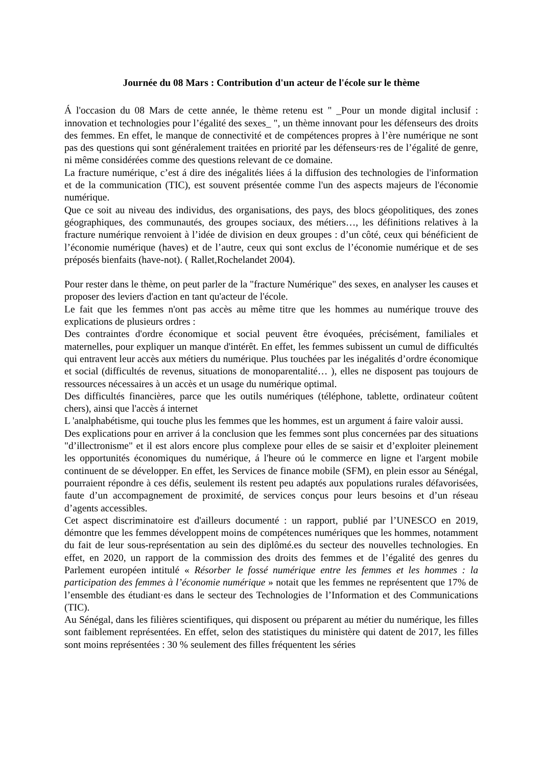Journée du 08 Mars : Contribution d'un acteur de l'école sur le thème
Á l'occasion du 08 Mars de cette année, le thème retenu est " _Pour un monde digital inclusif : innovation et technologies pour l’égalité des sexes_ ", un thème innovant pour les défenseurs des droits des femmes. En effet, le manque de connectivité et de compétences propres à l’ère numérique ne sont pas des questions qui sont généralement traitées en priorité par les défenseurs·res de l’égalité de genre, ni même considérées comme des questions relevant de ce domaine.
La fracture numérique, c’est á dire des inégalités liées á la diffusion des technologies de l'information et de la communication (TIC), est souvent présentée comme l'un des aspects majeurs de l'économie numérique.
Que ce soit au niveau des individus, des organisations, des pays, des blocs géopolitiques, des zones géographiques, des communautés, des groupes sociaux, des métiers…, les définitions relatives à la fracture numérique renvoient à l’idée de division en deux groupes : d’un côté, ceux qui bénéficient de l’économie numérique (haves) et de l’autre, ceux qui sont exclus de l’économie numérique et de ses préposés bienfaits (have-not). ( Rallet,Rochelandet 2004).
Pour rester dans le thème, on peut parler de la "fracture Numérique" des sexes, en analyser les causes et proposer des leviers d'action en tant qu'acteur de l'école.
Le fait que les femmes n'ont pas accès au même titre que les hommes au numérique trouve des explications de plusieurs ordres :
Des contraintes d'ordre économique et social peuvent être évoquées, précisément, familiales et maternelles, pour expliquer un manque d'intérêt. En effet, les femmes subissent un cumul de difficultés qui entravent leur accès aux métiers du numérique. Plus touchées par les inégalités d’ordre économique et social (difficultés de revenus, situations de monoparentalité… ), elles ne disposent pas toujours de ressources nécessaires à un accès et un usage du numérique optimal.
Des difficultés financières, parce que les outils numériques (téléphone, tablette, ordinateur coûtent chers), ainsi que l'accès á internet
L 'analphabétisme, qui touche plus les femmes que les hommes, est un argument á faire valoir aussi.
Des explications pour en arriver á la conclusion que les femmes sont plus concernées par des situations "d’illectronisme" et il est alors encore plus complexe pour elles de se saisir et d’exploiter pleinement les opportunités économiques du numérique, á l'heure oú le commerce en ligne et l'argent mobile continuent de se développer. En effet, les Services de finance mobile (SFM), en plein essor au Sénégal, pourraient répondre à ces défis, seulement ils restent peu adaptés aux populations rurales défavorisées, faute d’un accompagnement de proximité, de services conçus pour leurs besoins et d’un réseau d’agents accessibles.
Cet aspect discriminatoire est d'ailleurs documenté : un rapport, publié par l’UNESCO en 2019, démontre que les femmes développent moins de compétences numériques que les hommes, notamment du fait de leur sous-représentation au sein des diplômé.es du secteur des nouvelles technologies. En effet, en 2020, un rapport de la commission des droits des femmes et de l’égalité des genres du Parlement européen intitulé « Résorber le fossé numérique entre les femmes et les hommes : la participation des femmes à l’économie numérique » notait que les femmes ne représentent que 17% de l’ensemble des étudiant·es dans le secteur des Technologies de l’Information et des Communications (TIC).
Au Sénégal, dans les filières scientifiques, qui disposent ou préparent au métier du numérique, les filles sont faiblement représentées. En effet, selon des statistiques du ministère qui datent de 2017, les filles sont moins représentées : 30 % seulement des filles fréquentent les séries